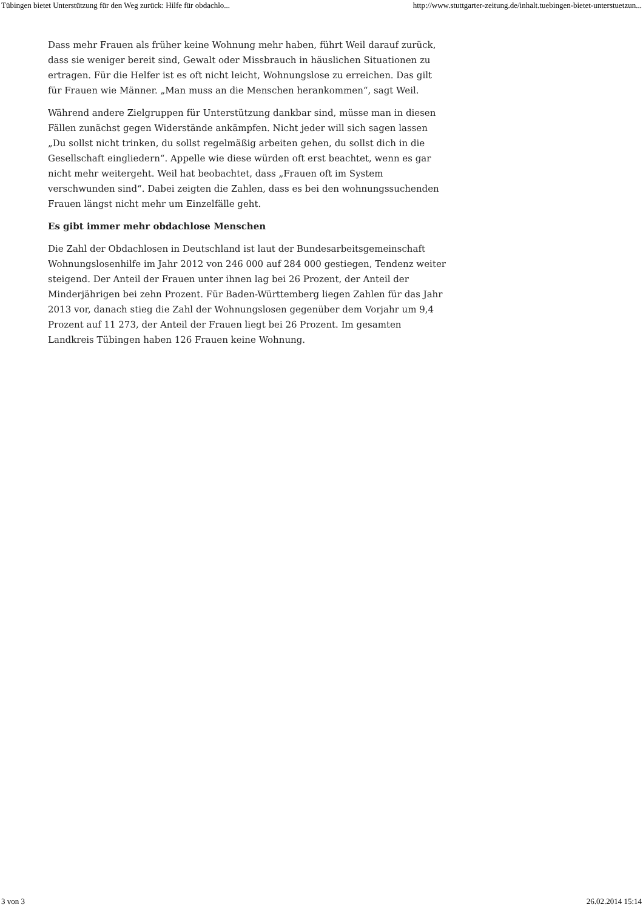Tübingen bietet Unterstützung für den Weg zurück: Hilfe für obdachlo... http://www.stuttgarter-zeitung.de/inhalt.tuebingen-bietet-unterstuetzun...
Dass mehr Frauen als früher keine Wohnung mehr haben, führt Weil darauf zurück, dass sie weniger bereit sind, Gewalt oder Missbrauch in häuslichen Situationen zu ertragen. Für die Helfer ist es oft nicht leicht, Wohnungslose zu erreichen. Das gilt für Frauen wie Männer. „Man muss an die Menschen herankommen“, sagt Weil.
Während andere Zielgruppen für Unterstützung dankbar sind, müsse man in diesen Fällen zunächst gegen Widerstände ankämpfen. Nicht jeder will sich sagen lassen „Du sollst nicht trinken, du sollst regelmäßig arbeiten gehen, du sollst dich in die Gesellschaft eingliedern“. Appelle wie diese würden oft erst beachtet, wenn es gar nicht mehr weitergeht. Weil hat beobachtet, dass „Frauen oft im System verschwunden sind“. Dabei zeigten die Zahlen, dass es bei den wohnungssuchenden Frauen längst nicht mehr um Einzelfälle geht.
Es gibt immer mehr obdachlose Menschen
Die Zahl der Obdachlosen in Deutschland ist laut der Bundesarbeitsgemeinschaft Wohnungslosenhilfe im Jahr 2012 von 246 000 auf 284 000 gestiegen, Tendenz weiter steigend. Der Anteil der Frauen unter ihnen lag bei 26 Prozent, der Anteil der Minderjährigen bei zehn Prozent. Für Baden-Württemberg liegen Zahlen für das Jahr 2013 vor, danach stieg die Zahl der Wohnungslosen gegenüber dem Vorjahr um 9,4 Prozent auf 11 273, der Anteil der Frauen liegt bei 26 Prozent. Im gesamten Landkreis Tübingen haben 126 Frauen keine Wohnung.
3 von 3 26.02.2014 15:14